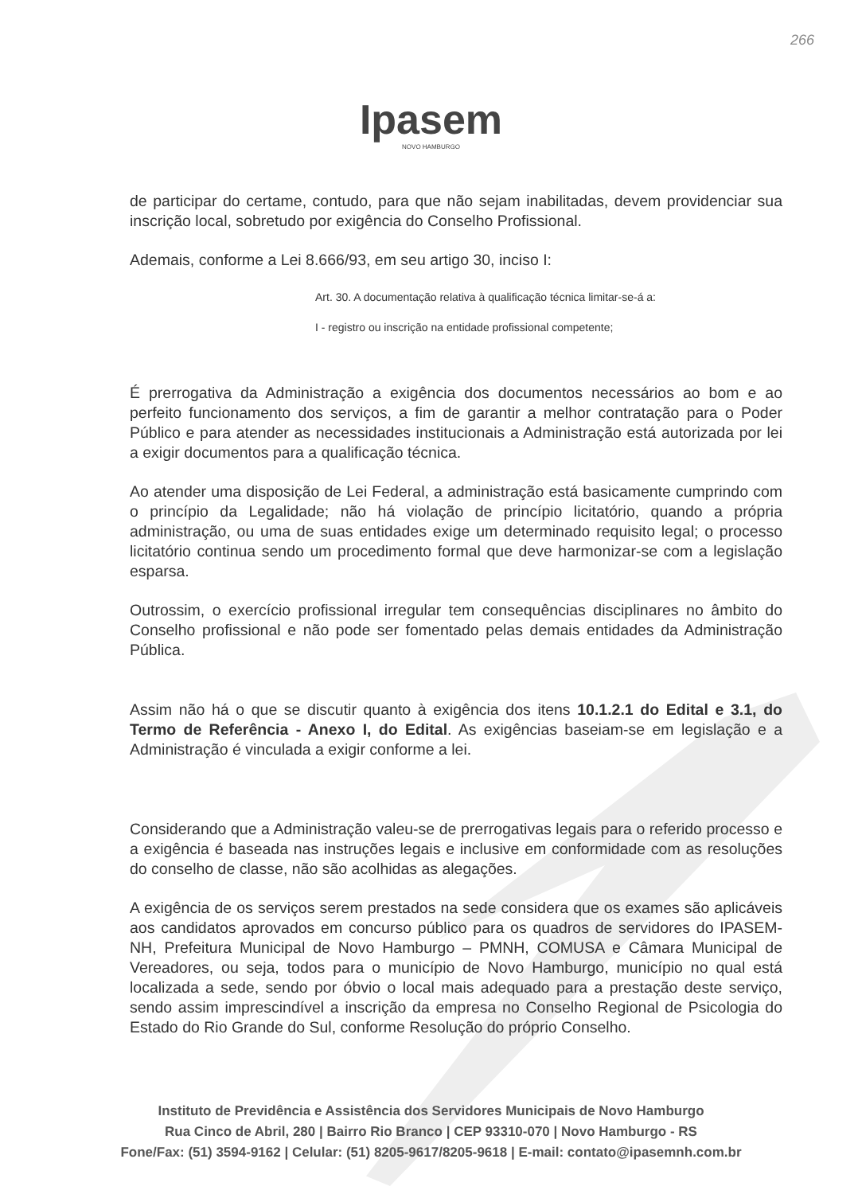266
Ipasem
NOVO HAMBURGO
de participar do certame, contudo, para que não sejam inabilitadas, devem providenciar sua inscrição local, sobretudo por exigência do Conselho Profissional.
Ademais, conforme a Lei 8.666/93, em seu artigo 30, inciso I:
Art. 30. A documentação relativa à qualificação técnica limitar-se-á a:
I - registro ou inscrição na entidade profissional competente;
É prerrogativa da Administração a exigência dos documentos necessários ao bom e ao perfeito funcionamento dos serviços, a fim de garantir a melhor contratação para o Poder Público e para atender as necessidades institucionais a Administração está autorizada por lei a exigir documentos para a qualificação técnica.
Ao atender uma disposição de Lei Federal, a administração está basicamente cumprindo com o princípio da Legalidade; não há violação de princípio licitatório, quando a própria administração, ou uma de suas entidades exige um determinado requisito legal; o processo licitatório continua sendo um procedimento formal que deve harmonizar-se com a legislação esparsa.
Outrossim, o exercício profissional irregular tem consequências disciplinares no âmbito do Conselho profissional e não pode ser fomentado pelas demais entidades da Administração Pública.
Assim não há o que se discutir quanto à exigência dos itens 10.1.2.1 do Edital e 3.1, do Termo de Referência - Anexo I, do Edital. As exigências baseiam-se em legislação e a Administração é vinculada a exigir conforme a lei.
Considerando que a Administração valeu-se de prerrogativas legais para o referido processo e a exigência é baseada nas instruções legais e inclusive em conformidade com as resoluções do conselho de classe, não são acolhidas as alegações.
A exigência de os serviços serem prestados na sede considera que os exames são aplicáveis aos candidatos aprovados em concurso público para os quadros de servidores do IPASEM-NH, Prefeitura Municipal de Novo Hamburgo – PMNH, COMUSA e Câmara Municipal de Vereadores, ou seja, todos para o município de Novo Hamburgo, município no qual está localizada a sede, sendo por óbvio o local mais adequado para a prestação deste serviço, sendo assim imprescindível a inscrição da empresa no Conselho Regional de Psicologia do Estado do Rio Grande do Sul, conforme Resolução do próprio Conselho.
Instituto de Previdência e Assistência dos Servidores Municipais de Novo Hamburgo
Rua Cinco de Abril, 280 | Bairro Rio Branco | CEP 93310-070 | Novo Hamburgo - RS
Fone/Fax: (51) 3594-9162 | Celular: (51) 8205-9617/8205-9618 | E-mail: contato@ipasemnh.com.br